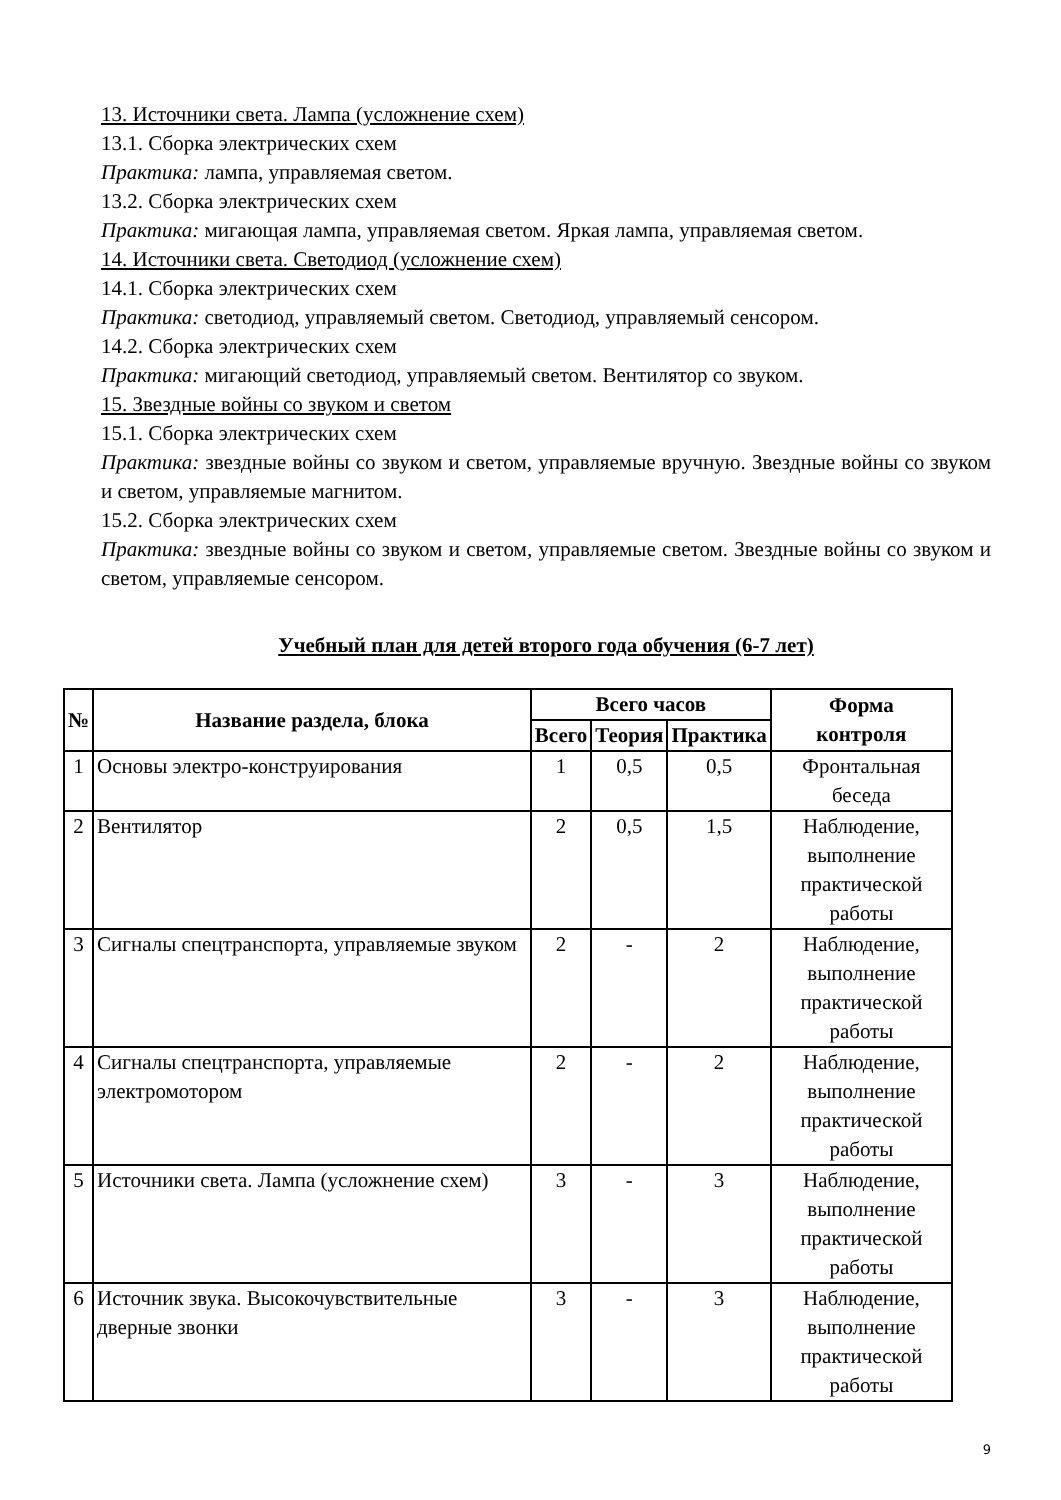13. Источники света. Лампа (усложнение схем)
13.1. Сборка электрических схем
Практика: лампа, управляемая светом.
13.2. Сборка электрических схем
Практика: мигающая лампа, управляемая светом. Яркая лампа, управляемая светом.
14. Источники света. Светодиод (усложнение схем)
14.1. Сборка электрических схем
Практика: светодиод, управляемый светом. Светодиод, управляемый сенсором.
14.2. Сборка электрических схем
Практика: мигающий светодиод, управляемый светом. Вентилятор со звуком.
15. Звездные войны со звуком и светом
15.1. Сборка электрических схем
Практика: звездные войны со звуком и светом, управляемые вручную. Звездные войны со звуком и светом, управляемые магнитом.
15.2. Сборка электрических схем
Практика: звездные войны со звуком и светом, управляемые светом. Звездные войны со звуком и светом, управляемые сенсором.
Учебный план для детей второго года обучения (6-7 лет)
| № | Название раздела, блока | Всего часов | | | Форма контроля |
| --- | --- | --- | --- | --- | --- |
| | | Всего | Теория | Практика | |
| 1 | Основы электро-конструирования | 1 | 0,5 | 0,5 | Фронтальная беседа |
| 2 | Вентилятор | 2 | 0,5 | 1,5 | Наблюдение, выполнение практической работы |
| 3 | Сигналы спецтранспорта, управляемые звуком | 2 | - | 2 | Наблюдение, выполнение практической работы |
| 4 | Сигналы спецтранспорта, управляемые электромотором | 2 | - | 2 | Наблюдение, выполнение практической работы |
| 5 | Источники света. Лампа (усложнение схем) | 3 | - | 3 | Наблюдение, выполнение практической работы |
| 6 | Источник звука. Высокочувствительные дверные звонки | 3 | - | 3 | Наблюдение, выполнение практической работы |
9